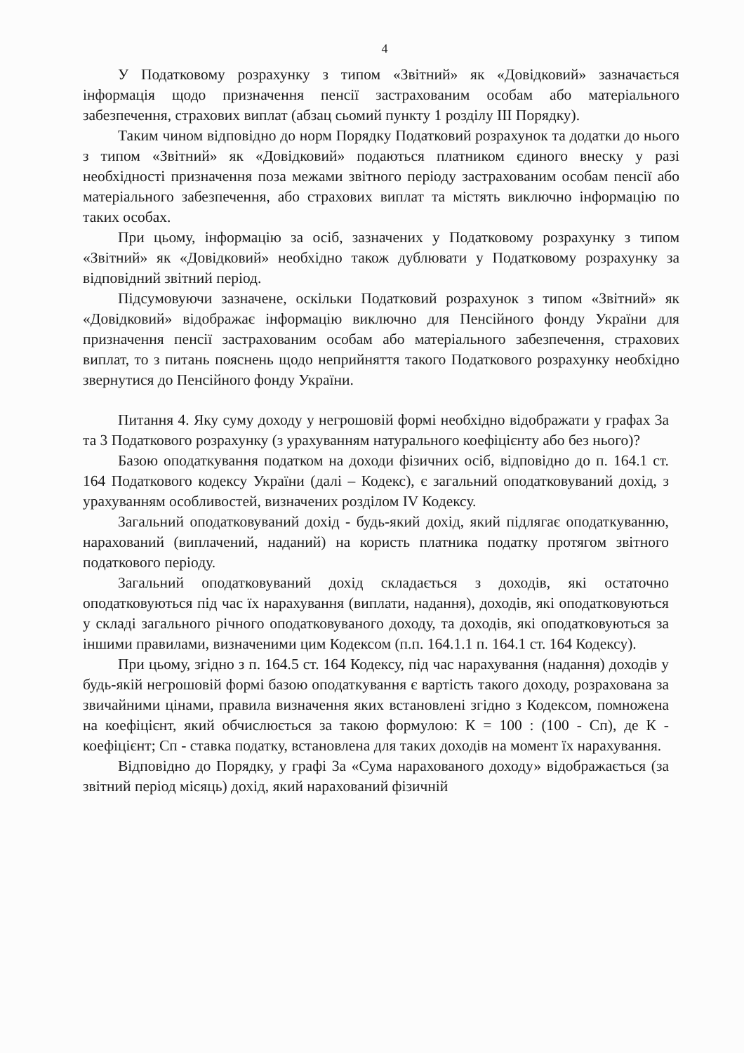4
У Податковому розрахунку з типом «Звітний» як «Довідковий» зазначається інформація щодо призначення пенсії застрахованим особам або матеріального забезпечення, страхових виплат (абзац сьомий пункту 1 розділу III Порядку).
Таким чином відповідно до норм Порядку Податковий розрахунок та додатки до нього з типом «Звітний» як «Довідковий» подаються платником єдиного внеску у разі необхідності призначення поза межами звітного періоду застрахованим особам пенсії або матеріального забезпечення, або страхових виплат та містять виключно інформацію по таких особах.
При цьому, інформацію за осіб, зазначених у Податковому розрахунку з типом «Звітний» як «Довідковий» необхідно також дублювати у Податковому розрахунку за відповідний звітний період.
Підсумовуючи зазначене, оскільки Податковий розрахунок з типом «Звітний» як «Довідковий» відображає інформацію виключно для Пенсійного фонду України для призначення пенсії застрахованим особам або матеріального забезпечення, страхових виплат, то з питань пояснень щодо неприйняття такого Податкового розрахунку необхідно звернутися до Пенсійного фонду України.
Питання 4. Яку суму доходу у негрошовій формі необхідно відображати у графах 3а та 3 Податкового розрахунку (з урахуванням натурального коефіцієнту або без нього)?
Базою оподаткування податком на доходи фізичних осіб, відповідно до п. 164.1 ст. 164 Податкового кодексу України (далі – Кодекс), є загальний оподатковуваний дохід, з урахуванням особливостей, визначених розділом IV Кодексу.
Загальний оподатковуваний дохід - будь-який дохід, який підлягає оподаткуванню, нарахований (виплачений, наданий) на користь платника податку протягом звітного податкового періоду.
Загальний оподатковуваний дохід складається з доходів, які остаточно оподатковуються під час їх нарахування (виплати, надання), доходів, які оподатковуються у складі загального річного оподатковуваного доходу, та доходів, які оподатковуються за іншими правилами, визначеними цим Кодексом (п.п. 164.1.1 п. 164.1 ст. 164 Кодексу).
При цьому, згідно з п. 164.5 ст. 164 Кодексу, під час нарахування (надання) доходів у будь-якій негрошовій формі базою оподаткування є вартість такого доходу, розрахована за звичайними цінами, правила визначення яких встановлені згідно з Кодексом, помножена на коефіцієнт, який обчислюється за такою формулою: К = 100 : (100 - Сп), де К - коефіцієнт; Сп - ставка податку, встановлена для таких доходів на момент їх нарахування.
Відповідно до Порядку, у графі 3а «Сума нарахованого доходу» відображається (за звітний період місяць) дохід, який нарахований фізичній